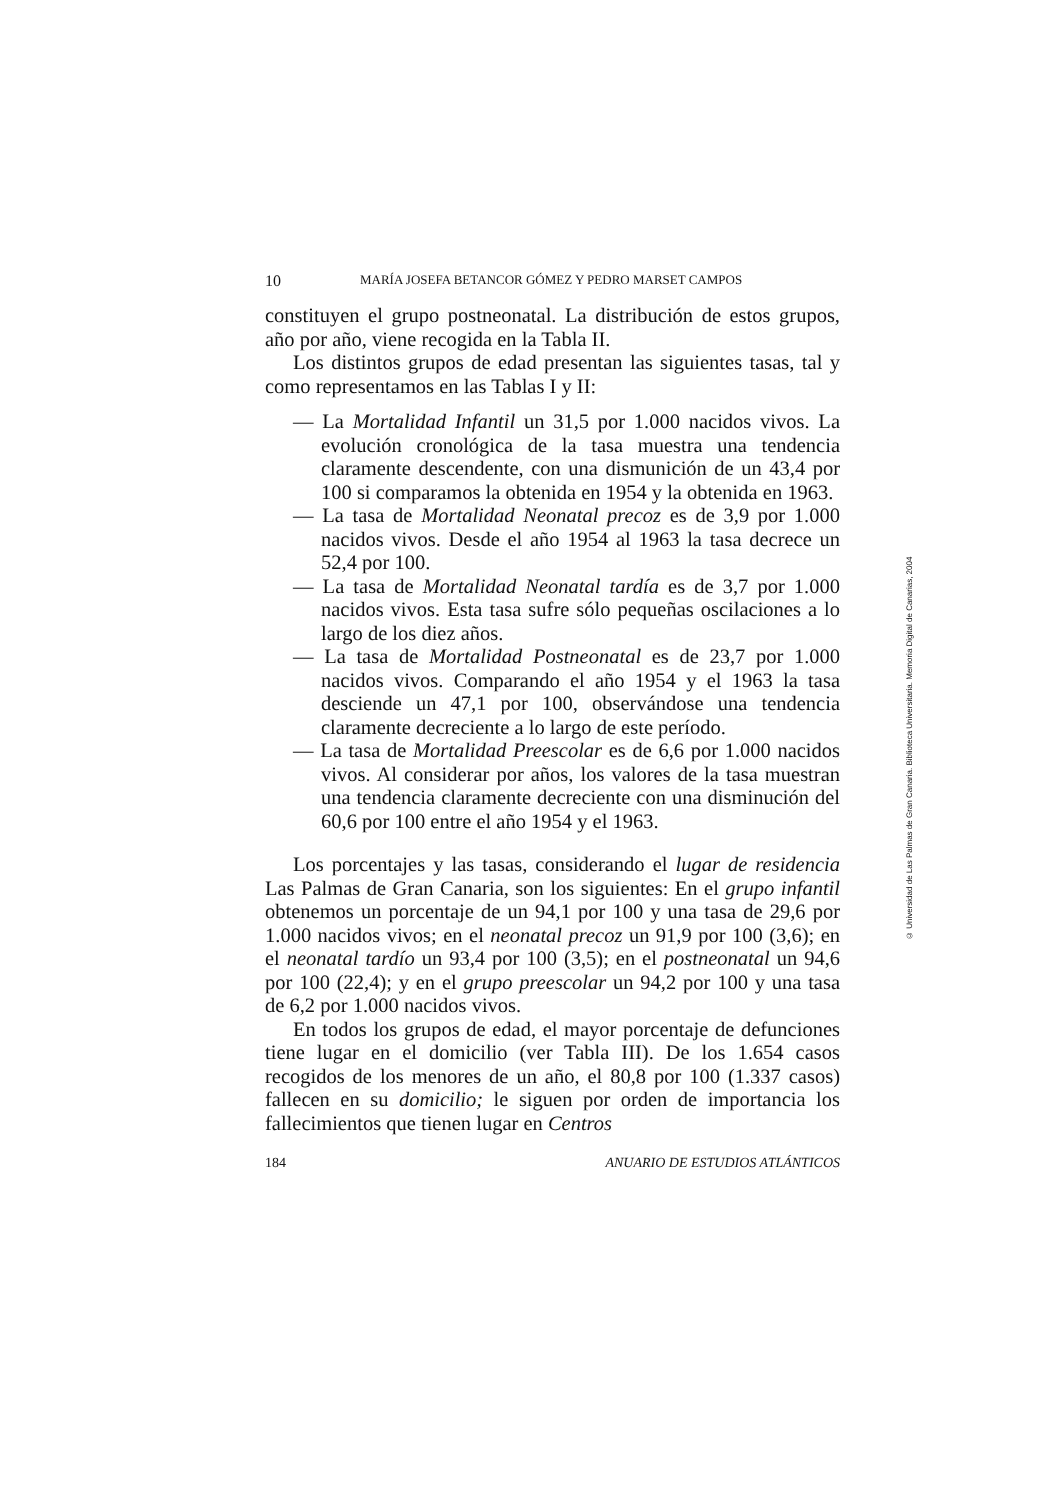10 MARÍA JOSEFA BETANCOR GÓMEZ Y PEDRO MARSET CAMPOS
constituyen el grupo postneonatal. La distribución de estos grupos, año por año, viene recogida en la Tabla II.
Los distintos grupos de edad presentan las siguientes tasas, tal y como representamos en las Tablas I y II:
— La Mortalidad Infantil un 31,5 por 1.000 nacidos vivos. La evolución cronológica de la tasa muestra una tendencia claramente descendente, con una dismunición de un 43,4 por 100 si comparamos la obtenida en 1954 y la obtenida en 1963.
— La tasa de Mortalidad Neonatal precoz es de 3,9 por 1.000 nacidos vivos. Desde el año 1954 al 1963 la tasa decrece un 52,4 por 100.
— La tasa de Mortalidad Neonatal tardía es de 3,7 por 1.000 nacidos vivos. Esta tasa sufre sólo pequeñas oscilaciones a lo largo de los diez años.
— La tasa de Mortalidad Postneonatal es de 23,7 por 1.000 nacidos vivos. Comparando el año 1954 y el 1963 la tasa desciende un 47,1 por 100, observándose una tendencia claramente decreciente a lo largo de este período.
— La tasa de Mortalidad Preescolar es de 6,6 por 1.000 nacidos vivos. Al considerar por años, los valores de la tasa muestran una tendencia claramente decreciente con una disminución del 60,6 por 100 entre el año 1954 y el 1963.
Los porcentajes y las tasas, considerando el lugar de residencia Las Palmas de Gran Canaria, son los siguientes: En el grupo infantil obtenemos un porcentaje de un 94,1 por 100 y una tasa de 29,6 por 1.000 nacidos vivos; en el neonatal precoz un 91,9 por 100 (3,6); en el neonatal tardío un 93,4 por 100 (3,5); en el postneonatal un 94,6 por 100 (22,4); y en el grupo preescolar un 94,2 por 100 y una tasa de 6,2 por 1.000 nacidos vivos.
En todos los grupos de edad, el mayor porcentaje de defunciones tiene lugar en el domicilio (ver Tabla III). De los 1.654 casos recogidos de los menores de un año, el 80,8 por 100 (1.337 casos) fallecen en su domicilio; le siguen por orden de importancia los fallecimientos que tienen lugar en Centros
184 ANUARIO DE ESTUDIOS ATLÁNTICOS
© Universidad de Las Palmas de Gran Canaria. Biblioteca Universitaria. Memoria Digital de Canarias, 2004